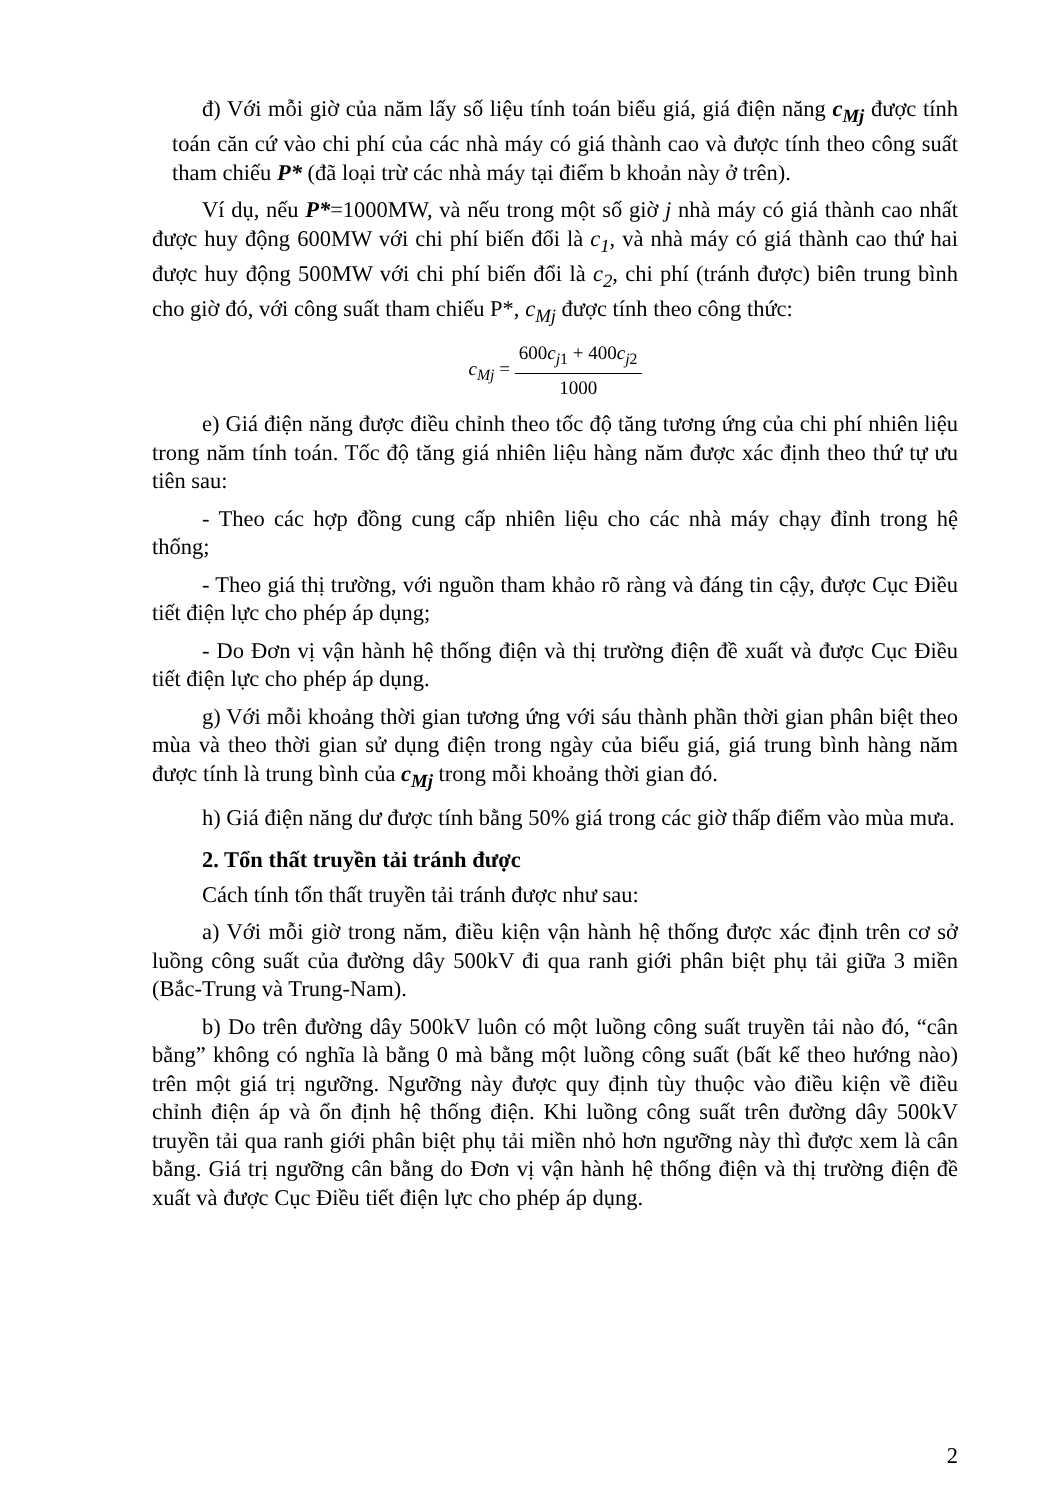đ) Với mỗi giờ của năm lấy số liệu tính toán biểu giá, giá điện năng c<sub>Mj</sub> được tính toán căn cứ vào chi phí của các nhà máy có giá thành cao và được tính theo công suất tham chiếu P* (đã loại trừ các nhà máy tại điểm b khoản này ở trên).
Ví dụ, nếu P*=1000MW, và nếu trong một số giờ j nhà máy có giá thành cao nhất được huy động 600MW với chi phí biến đổi là c<sub>1</sub>, và nhà máy có giá thành cao thứ hai được huy động 500MW với chi phí biến đổi là c<sub>2</sub>, chi phí (tránh được) biên trung bình cho giờ đó, với công suất tham chiếu P*, c<sub>Mj</sub> được tính theo công thức:
c<sub>Mj</sub> = 600c<sub>j1</sub> + 400c<sub>j2</sub> 1000
e) Giá điện năng được điều chỉnh theo tốc độ tăng tương ứng của chi phí nhiên liệu trong năm tính toán. Tốc độ tăng giá nhiên liệu hàng năm được xác định theo thứ tự ưu tiên sau:
- Theo các hợp đồng cung cấp nhiên liệu cho các nhà máy chạy đỉnh trong hệ thống;
- Theo giá thị trường, với nguồn tham khảo rõ ràng và đáng tin cậy, được Cục Điều tiết điện lực cho phép áp dụng;
- Do Đơn vị vận hành hệ thống điện và thị trường điện đề xuất và được Cục Điều tiết điện lực cho phép áp dụng.
g) Với mỗi khoảng thời gian tương ứng với sáu thành phần thời gian phân biệt theo mùa và theo thời gian sử dụng điện trong ngày của biểu giá, giá trung bình hàng năm được tính là trung bình của c<sub>Mj</sub> trong mỗi khoảng thời gian đó.
h) Giá điện năng dư được tính bằng 50% giá trong các giờ thấp điểm vào mùa mưa.
2. Tổn thất truyền tải tránh được
Cách tính tổn thất truyền tải tránh được như sau:
a) Với mỗi giờ trong năm, điều kiện vận hành hệ thống được xác định trên cơ sở luồng công suất của đường dây 500kV đi qua ranh giới phân biệt phụ tải giữa 3 miền (Bắc-Trung và Trung-Nam).
b) Do trên đường dây 500kV luôn có một luồng công suất truyền tải nào đó, “cân bằng” không có nghĩa là bằng 0 mà bằng một luồng công suất (bất kể theo hướng nào) trên một giá trị ngưỡng. Ngưỡng này được quy định tùy thuộc vào điều kiện về điều chỉnh điện áp và ổn định hệ thống điện. Khi luồng công suất trên đường dây 500kV truyền tải qua ranh giới phân biệt phụ tải miền nhỏ hơn ngưỡng này thì được xem là cân bằng. Giá trị ngưỡng cân bằng do Đơn vị vận hành hệ thống điện và thị trường điện đề xuất và được Cục Điều tiết điện lực cho phép áp dụng.
2